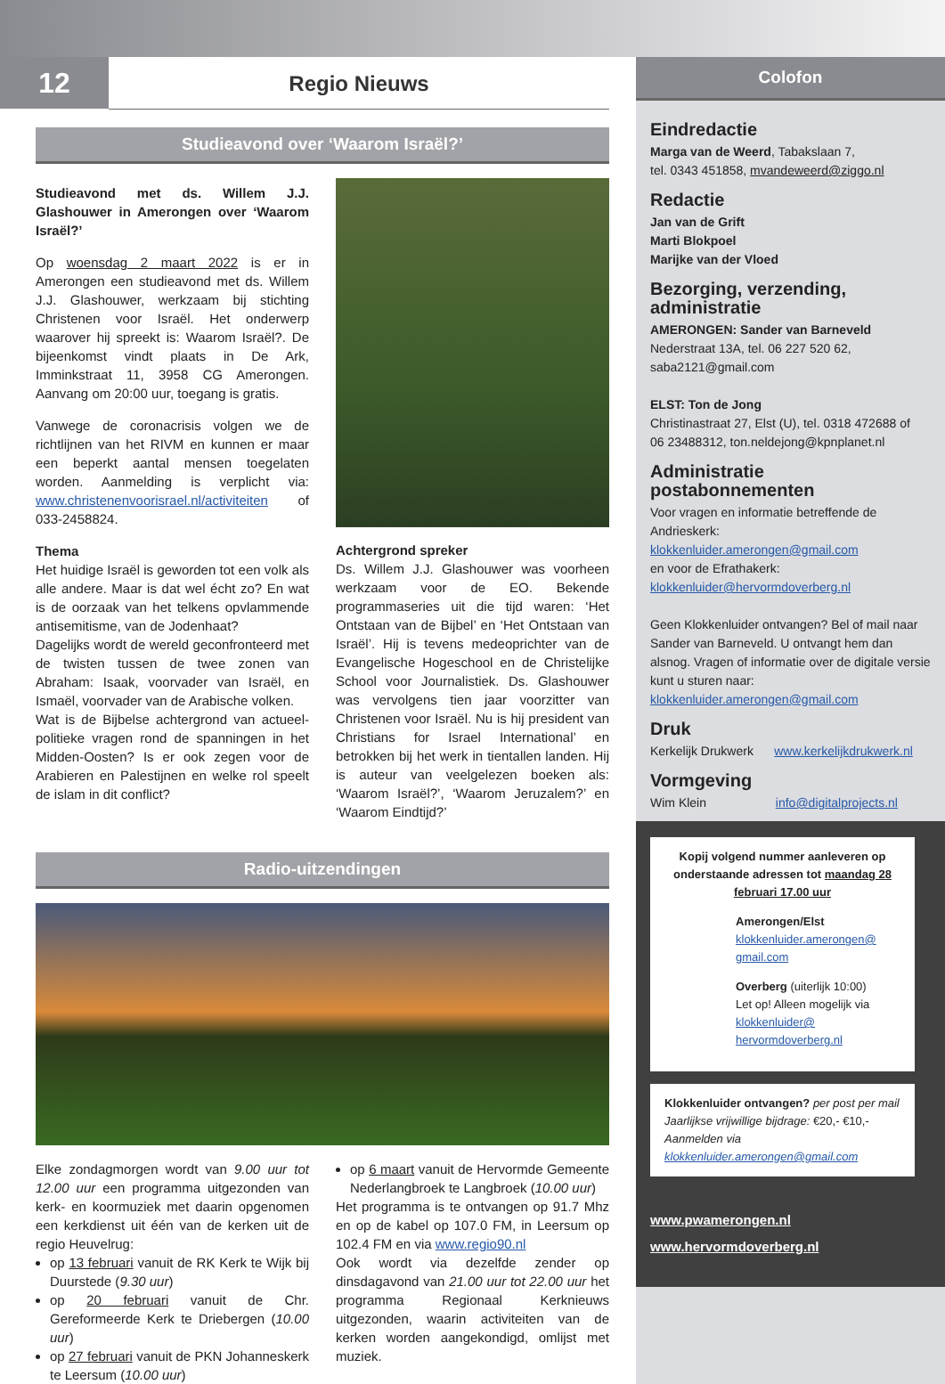12
Regio Nieuws
Studieavond over ‘Waarom Israël?’
Studieavond met ds. Willem J.J. Glashouwer in Amerongen over ‘Waarom Israël?’
Op woensdag 2 maart 2022 is er in Amerongen een studieavond met ds. Willem J.J. Glashouwer, werkzaam bij stichting Christenen voor Israël. Het onderwerp waarover hij spreekt is: Waarom Israël?. De bijeenkomst vindt plaats in De Ark, Imminkstraat 11, 3958 CG Amerongen. Aanvang om 20:00 uur, toegang is gratis.
Vanwege de coronacrisis volgen we de richtlijnen van het RIVM en kunnen er maar een beperkt aantal mensen toegelaten worden. Aanmelding is verplicht via: www.christenenvoorisrael.nl/activiteiten of 033-2458824.
Thema
Het huidige Israël is geworden tot een volk als alle andere. Maar is dat wel écht zo? En wat is de oorzaak van het telkens opvlammende antisemitisme, van de Jodenhaat?
Dagelijks wordt de wereld geconfronteerd met de twisten tussen de twee zonen van Abraham: Isaak, voorvader van Israël, en Ismaël, voorvader van de Arabische volken.
Wat is de Bijbelse achtergrond van actueel-politieke vragen rond de spanningen in het Midden-Oosten? Is er ook zegen voor de Arabieren en Palestijnen en welke rol speelt de islam in dit conflict?
Achtergrond spreker
Ds. Willem J.J. Glashouwer was voorheen werkzaam voor de EO. Bekende programmaseries uit die tijd waren: ‘Het Ontstaan van de Bijbel’ en ‘Het Ontstaan van Israël’. Hij is tevens medeoprichter van de Evangelische Hogeschool en de Christelijke School voor Journalistiek. Ds. Glashouwer was vervolgens tien jaar voorzitter van Christenen voor Israël. Nu is hij president van Christians for Israel International’ en betrokken bij het werk in tientallen landen. Hij is auteur van veelgelezen boeken als: ‘Waarom Israël?’, ‘Waarom Jeruzalem?’ en ‘Waarom Eindtijd?’
Radio-uitzendingen
Elke zondagmorgen wordt van 9.00 uur tot 12.00 uur een programma uitgezonden van kerk- en koormuziek met daarin opgenomen een kerkdienst uit één van de kerken uit de regio Heuvelrug:
op 13 februari vanuit de RK Kerk te Wijk bij Duurstede (9.30 uur)
op 20 februari vanuit de Chr. Gereformeerde Kerk te Driebergen (10.00 uur)
op 27 februari vanuit de PKN Johanneskerk te Leersum (10.00 uur)
op 6 maart vanuit de Hervormde Gemeente Nederlangbroek te Langbroek (10.00 uur)
Het programma is te ontvangen op 91.7 Mhz en op de kabel op 107.0 FM, in Leersum op 102.4 FM en via www.regio90.nl
Ook wordt via dezelfde zender op dinsdagavond van 21.00 uur tot 22.00 uur het programma Regionaal Kerknieuws uitgezonden, waarin activiteiten van de kerken worden aangekondigd, omlijst met muziek.
Colofon
Eindredactie
Marga van de Weerd, Tabakslaan 7,
tel. 0343 451858, mvandeweerd@ziggo.nl
Redactie
Jan van de Grift
Marti Blokpoel
Marijke van der Vloed
Bezorging, verzending, administratie
AMERONGEN: Sander van Barneveld
Nederstraat 13A, tel. 06 227 520 62,
saba2121@gmail.com
ELST: Ton de Jong
Christinastraat 27, Elst (U), tel. 0318 472688 of
06 23488312, ton.neldejong@kpnplanet.nl
Administratie postabonnementen
Voor vragen en informatie betreffende de Andrieskerk:
klokkenluider.amerongen@gmail.com
en voor de Efrathakerk:
klokkenluider@hervormdoverberg.nl
Geen Klokkenluider ontvangen? Bel of mail naar Sander van Barneveld. U ontvangt hem dan alsnog. Vragen of informatie over de digitale versie kunt u sturen naar: klokkenluider.amerongen@gmail.com
Druk
Kerkelijk Drukwerk www.kerkelijkdrukwerk.nl
Vormgeving
Wim Klein info@digitalprojects.nl
Kopij volgend nummer aanleveren op onderstaande adressen tot maandag 28 februari 17.00 uur
Amerongen/Elst
klokkenluider.amerongen@ gmail.com
Overberg (uiterlijk 10:00)
Let op! Alleen mogelijk via klokkenluider@ hervormdoverberg.nl
Klokkenluider ontvangen? per post per mail
Jaarlijkse vrijwillige bijdrage: €20,- €10,-
Aanmelden via klokkenluider.amerongen@gmail.com
www.pwamerongen.nl
www.hervormdoverberg.nl